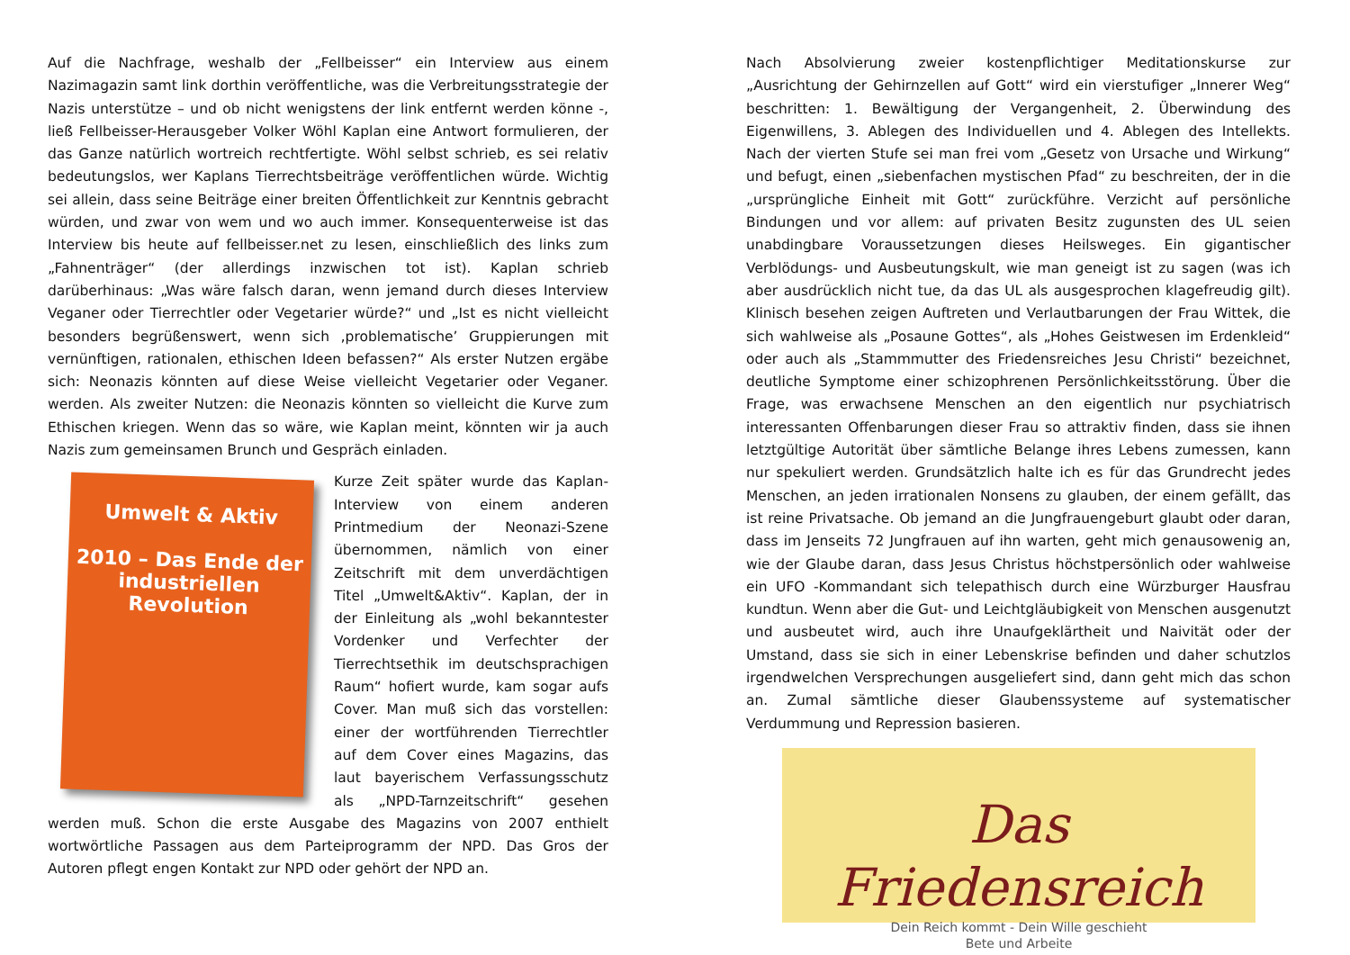Auf die Nachfrage, weshalb der „Fellbeisser“ ein Interview aus einem Nazimagazin samt link dorthin veröffentliche, was die Verbreitungsstrategie der Nazis unterstütze – und ob nicht wenigstens der link entfernt werden könne -, ließ Fellbeisser-Herausgeber Volker Wöhl Kaplan eine Antwort formulieren, der das Ganze natürlich wortreich rechtfertigte. Wöhl selbst schrieb, es sei relativ bedeutungslos, wer Kaplans Tierrechtsbeiträge veröffentlichen würde. Wichtig sei allein, dass seine Beiträge einer breiten Öffentlichkeit zur Kenntnis gebracht würden, und zwar von wem und wo auch immer. Konsequenterweise ist das Interview bis heute auf fellbeisser.net zu lesen, einschließlich des links zum „Fahnenträger“ (der allerdings inzwischen tot ist). Kaplan schrieb darüberhinaus: „Was wäre falsch daran, wenn jemand durch dieses Interview Veganer oder Tierrechtler oder Vegetarier würde?“ und „Ist es nicht vielleicht besonders begrüßenswert, wenn sich ‚problematische’ Gruppierungen mit vernünftigen, rationalen, ethischen Ideen befassen?“ Als erster Nutzen ergäbe sich: Neonazis könnten auf diese Weise vielleicht Vegetarier oder Veganer. werden. Als zweiter Nutzen: die Neonazis könnten so vielleicht die Kurve zum Ethischen kriegen. Wenn das so wäre, wie Kaplan meint, könnten wir ja auch Nazis zum gemeinsamen Brunch und Gespräch einladen.
Umwelt & Aktiv
2010 – Das Ende der industriellen Revolution
Kurze Zeit später wurde das Kaplan-Interview von einem anderen Printmedium der Neonazi-Szene übernommen, nämlich von einer Zeitschrift mit dem unverdächtigen Titel „Umwelt&Aktiv“. Kaplan, der in der Einleitung als „wohl bekanntester Vordenker und Verfechter der Tierrechtsethik im deutschsprachigen Raum“ hofiert wurde, kam sogar aufs Cover. Man muß sich das vorstellen: einer der wortführenden Tierrechtler auf dem Cover eines Magazins, das laut bayerischem Verfassungsschutz als „NPD-Tarnzeitschrift“ gesehen werden muß. Schon die erste Ausgabe des Magazins von 2007 enthielt wortwörtliche Passagen aus dem Parteiprogramm der NPD. Das Gros der Autoren pflegt engen Kontakt zur NPD oder gehört der NPD an.
Nach Absolvierung zweier kostenpflichtiger Meditationskurse zur „Ausrichtung der Gehirnzellen auf Gott“ wird ein vierstufiger „Innerer Weg“ beschritten: 1. Bewältigung der Vergangenheit, 2. Überwindung des Eigenwillens, 3. Ablegen des Individuellen und 4. Ablegen des Intellekts. Nach der vierten Stufe sei man frei vom „Gesetz von Ursache und Wirkung“ und befugt, einen „siebenfachen mystischen Pfad“ zu beschreiten, der in die „ursprüngliche Einheit mit Gott“ zurückführe. Verzicht auf persönliche Bindungen und vor allem: auf privaten Besitz zugunsten des UL seien unabdingbare Voraussetzungen dieses Heilsweges. Ein gigantischer Verblödungs- und Ausbeutungskult, wie man geneigt ist zu sagen (was ich aber ausdrücklich nicht tue, da das UL als ausgesprochen klagefreudig gilt). Klinisch besehen zeigen Auftreten und Verlautbarungen der Frau Wittek, die sich wahlweise als „Posaune Gottes“, als „Hohes Geistwesen im Erdenkleid“ oder auch als „Stammmutter des Friedensreiches Jesu Christi“ bezeichnet, deutliche Symptome einer schizophrenen Persönlichkeitsstörung. Über die Frage, was erwachsene Menschen an den eigentlich nur psychiatrisch interessanten Offenbarungen dieser Frau so attraktiv finden, dass sie ihnen letztgültige Autorität über sämtliche Belange ihres Lebens zumessen, kann nur spekuliert werden. Grundsätzlich halte ich es für das Grundrecht jedes Menschen, an jeden irrationalen Nonsens zu glauben, der einem gefällt, das ist reine Privatsache. Ob jemand an die Jungfrauengeburt glaubt oder daran, dass im Jenseits 72 Jungfrauen auf ihn warten, geht mich genausowenig an, wie der Glaube daran, dass Jesus Christus höchstpersönlich oder wahlweise ein UFO -Kommandant sich telepathisch durch eine Würzburger Hausfrau kundtun. Wenn aber die Gut- und Leichtgläubigkeit von Menschen ausgenutzt und ausbeutet wird, auch ihre Unaufgeklärtheit und Naivität oder der Umstand, dass sie sich in einer Lebenskrise befinden und daher schutzlos irgendwelchen Versprechungen ausgeliefert sind, dann geht mich das schon an. Zumal sämtliche dieser Glaubenssysteme auf systematischer Verdummung und Repression basieren.
Das Friedensreich
Dein Reich kommt - Dein Wille geschieht
Bete und Arbeite